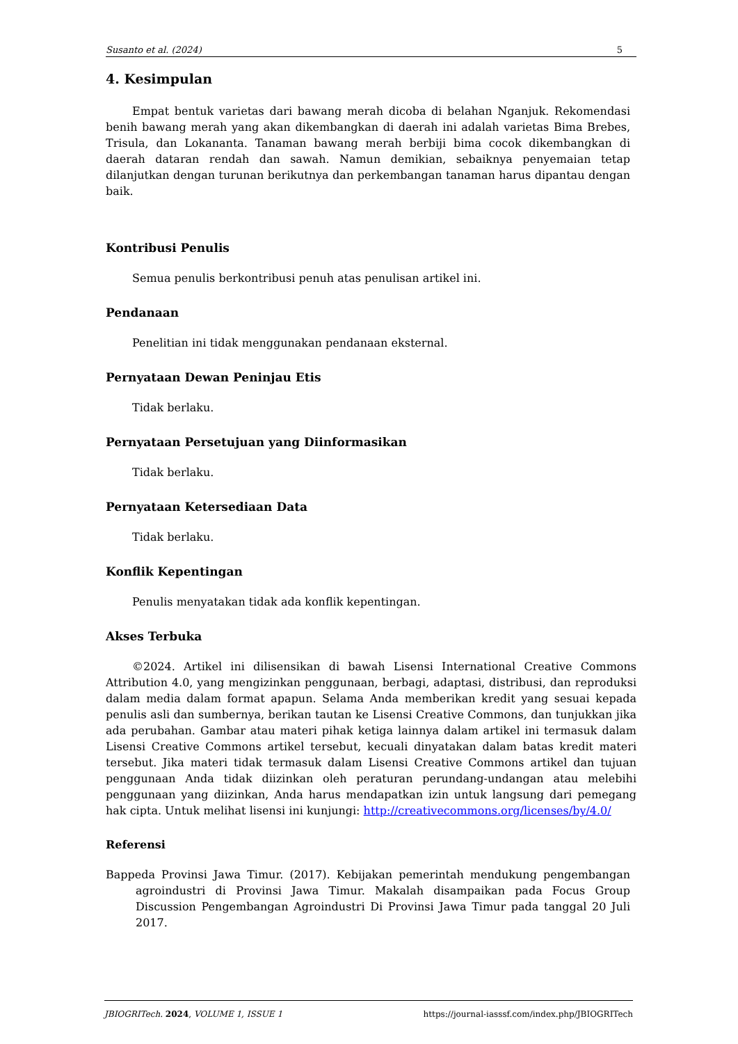Susanto et al. (2024) 5
4. Kesimpulan
Empat bentuk varietas dari bawang merah dicoba di belahan Nganjuk. Rekomendasi benih bawang merah yang akan dikembangkan di daerah ini adalah varietas Bima Brebes, Trisula, dan Lokananta. Tanaman bawang merah berbiji bima cocok dikembangkan di daerah dataran rendah dan sawah. Namun demikian, sebaiknya penyemaian tetap dilanjutkan dengan turunan berikutnya dan perkembangan tanaman harus dipantau dengan baik.
Kontribusi Penulis
Semua penulis berkontribusi penuh atas penulisan artikel ini.
Pendanaan
Penelitian ini tidak menggunakan pendanaan eksternal.
Pernyataan Dewan Peninjau Etis
Tidak berlaku.
Pernyataan Persetujuan yang Diinformasikan
Tidak berlaku.
Pernyataan Ketersediaan Data
Tidak berlaku.
Konflik Kepentingan
Penulis menyatakan tidak ada konflik kepentingan.
Akses Terbuka
©2024. Artikel ini dilisensikan di bawah Lisensi International Creative Commons Attribution 4.0, yang mengizinkan penggunaan, berbagi, adaptasi, distribusi, dan reproduksi dalam media dalam format apapun. Selama Anda memberikan kredit yang sesuai kepada penulis asli dan sumbernya, berikan tautan ke Lisensi Creative Commons, dan tunjukkan jika ada perubahan. Gambar atau materi pihak ketiga lainnya dalam artikel ini termasuk dalam Lisensi Creative Commons artikel tersebut, kecuali dinyatakan dalam batas kredit materi tersebut. Jika materi tidak termasuk dalam Lisensi Creative Commons artikel dan tujuan penggunaan Anda tidak diizinkan oleh peraturan perundang-undangan atau melebihi penggunaan yang diizinkan, Anda harus mendapatkan izin untuk langsung dari pemegang hak cipta. Untuk melihat lisensi ini kunjungi: http://creativecommons.org/licenses/by/4.0/
Referensi
Bappeda Provinsi Jawa Timur. (2017). Kebijakan pemerintah mendukung pengembangan agroindustri di Provinsi Jawa Timur. Makalah disampaikan pada Focus Group Discussion Pengembangan Agroindustri Di Provinsi Jawa Timur pada tanggal 20 Juli 2017.
JBIOGRITech. 2024, VOLUME 1, ISSUE 1 https://journal-iasssf.com/index.php/JBIOGRITech